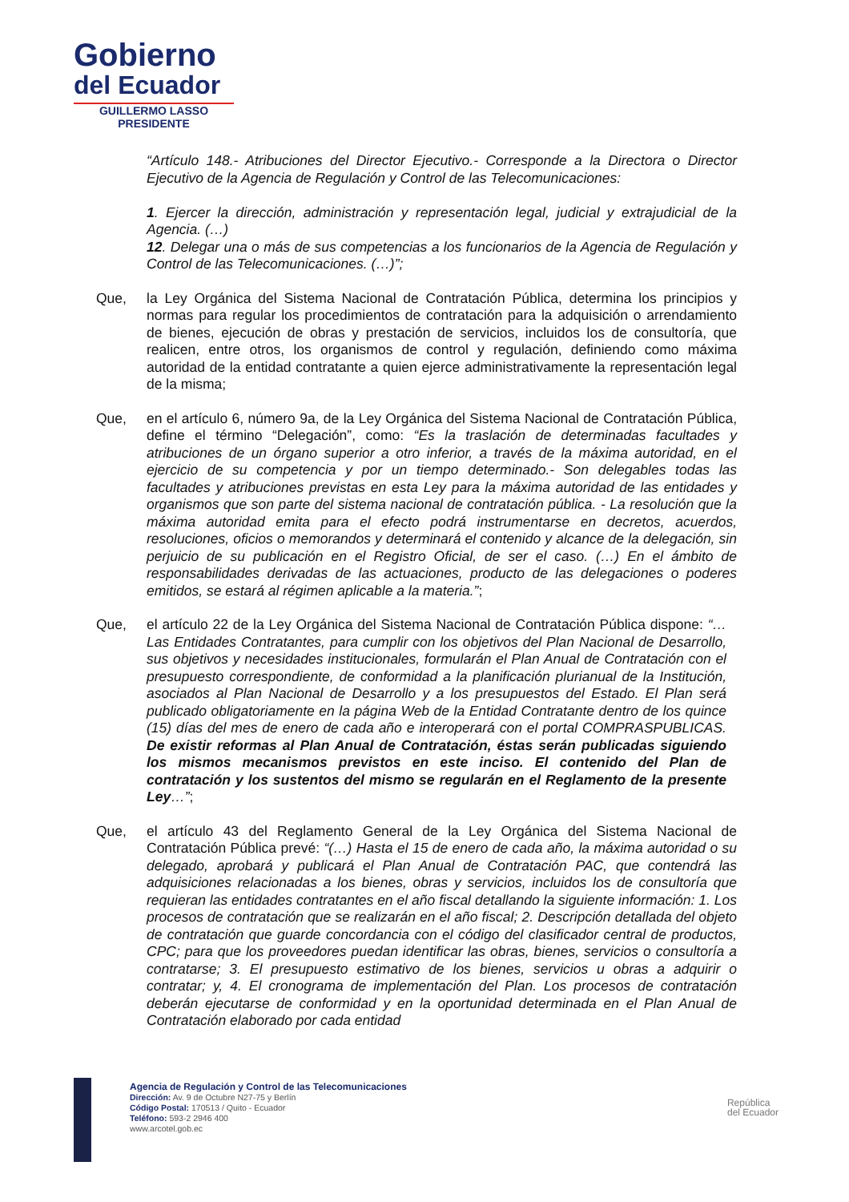Gobierno
del Ecuador
GUILLERMO LASSO
PRESIDENTE
“Artículo 148.- Atribuciones del Director Ejecutivo.- Corresponde a la Directora o Director Ejecutivo de la Agencia de Regulación y Control de las Telecomunicaciones:
1. Ejercer la dirección, administración y representación legal, judicial y extrajudicial de la Agencia. (…)
12. Delegar una o más de sus competencias a los funcionarios de la Agencia de Regulación y Control de las Telecomunicaciones. (…)”;
Que, la Ley Orgánica del Sistema Nacional de Contratación Pública, determina los principios y normas para regular los procedimientos de contratación para la adquisición o arrendamiento de bienes, ejecución de obras y prestación de servicios, incluidos los de consultoría, que realicen, entre otros, los organismos de control y regulación, definiendo como máxima autoridad de la entidad contratante a quien ejerce administrativamente la representación legal de la misma;
Que, en el artículo 6, número 9a, de la Ley Orgánica del Sistema Nacional de Contratación Pública, define el término “Delegación”, como: “Es la traslación de determinadas facultades y atribuciones de un órgano superior a otro inferior, a través de la máxima autoridad, en el ejercicio de su competencia y por un tiempo determinado.- Son delegables todas las facultades y atribuciones previstas en esta Ley para la máxima autoridad de las entidades y organismos que son parte del sistema nacional de contratación pública. - La resolución que la máxima autoridad emita para el efecto podrá instrumentarse en decretos, acuerdos, resoluciones, oficios o memorandos y determinará el contenido y alcance de la delegación, sin perjuicio de su publicación en el Registro Oficial, de ser el caso. (…) En el ámbito de responsabilidades derivadas de las actuaciones, producto de las delegaciones o poderes emitidos, se estará al régimen aplicable a la materia.”;
Que, el artículo 22 de la Ley Orgánica del Sistema Nacional de Contratación Pública dispone: “…Las Entidades Contratantes, para cumplir con los objetivos del Plan Nacional de Desarrollo, sus objetivos y necesidades institucionales, formularán el Plan Anual de Contratación con el presupuesto correspondiente, de conformidad a la planificación plurianual de la Institución, asociados al Plan Nacional de Desarrollo y a los presupuestos del Estado. El Plan será publicado obligatoriamente en la página Web de la Entidad Contratante dentro de los quince (15) días del mes de enero de cada año e interoperará con el portal COMPRASPUBLICAS. De existir reformas al Plan Anual de Contratación, éstas serán publicadas siguiendo los mismos mecanismos previstos en este inciso. El contenido del Plan de contratación y los sustentos del mismo se regularán en el Reglamento de la presente Ley…”;
Que, el artículo 43 del Reglamento General de la Ley Orgánica del Sistema Nacional de Contratación Pública prevé: “(…) Hasta el 15 de enero de cada año, la máxima autoridad o su delegado, aprobará y publicará el Plan Anual de Contratación PAC, que contendrá las adquisiciones relacionadas a los bienes, obras y servicios, incluidos los de consultoría que requieran las entidades contratantes en el año fiscal detallando la siguiente información: 1. Los procesos de contratación que se realizarán en el año fiscal; 2. Descripción detallada del objeto de contratación que guarde concordancia con el código del clasificador central de productos, CPC; para que los proveedores puedan identificar las obras, bienes, servicios o consultoría a contratarse; 3. El presupuesto estimativo de los bienes, servicios u obras a adquirir o contratar; y, 4. El cronograma de implementación del Plan. Los procesos de contratación deberán ejecutarse de conformidad y en la oportunidad determinada en el Plan Anual de Contratación elaborado por cada entidad
Agencia de Regulación y Control de las Telecomunicaciones
Dirección: Av. 9 de Octubre N27-75 y Berlín
Código Postal: 170513 / Quito - Ecuador
Teléfono: 593-2 2946 400
www.arcotel.gob.ec
República
del Ecuador